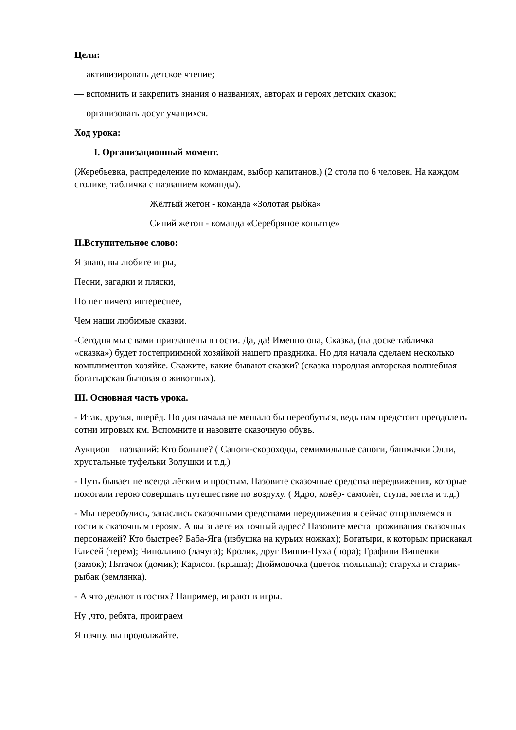Цели:
— активизировать детское чтение;
— вспомнить и закрепить знания о названиях, авторах и героях детских сказок;
— организовать досуг учащихся.
Ход урока:
I. Организационный момент.
(Жеребьевка, распределение по командам, выбор капитанов.) (2 стола по 6 человек. На каждом столике, табличка с названием команды).
Жёлтый жетон - команда «Золотая рыбка»
Синий жетон - команда «Серебряное копытце»
II.Вступительное слово:
Я знаю, вы любите игры,
Песни, загадки и пляски,
Но нет ничего интереснее,
Чем наши любимые сказки.
-Сегодня мы с вами приглашены в гости. Да, да! Именно она, Сказка, (на доске табличка «сказка») будет гостеприимной хозяйкой нашего праздника. Но для начала сделаем несколько комплиментов хозяйке. Скажите, какие бывают сказки? (сказка народная авторская волшебная богатырская бытовая о животных).
III. Основная часть урока.
- Итак, друзья, вперёд. Но для начала не мешало бы переобуться, ведь нам предстоит преодолеть сотни игровых км. Вспомните и назовите сказочную обувь.
Аукцион – названий: Кто больше? ( Сапоги-скороходы, семимильные сапоги, башмачки Элли, хрустальные туфельки Золушки и т.д.)
- Путь бывает не всегда лёгким и простым. Назовите сказочные средства передвижения, которые помогали герою совершать путешествие по воздуху. ( Ядро, ковёр- самолёт, ступа, метла и т.д.)
- Мы переобулись, запаслись сказочными средствами передвижения и сейчас отправляемся в гости к сказочным героям. А вы знаете их точный адрес? Назовите места проживания сказочных персонажей? Кто быстрее? Баба-Яга (избушка на курьих ножках); Богатыри, к которым прискакал Елисей (терем); Чиполлино (лачуга); Кролик, друг Винни-Пуха (нора); Графини Вишенки (замок); Пятачок (домик); Карлсон (крыша); Дюймовочка (цветок тюльпана); старуха и старик-рыбак (землянка).
- А что делают в гостях? Например, играют в игры.
Ну ,что, ребята, проиграем
Я начну, вы продолжайте,